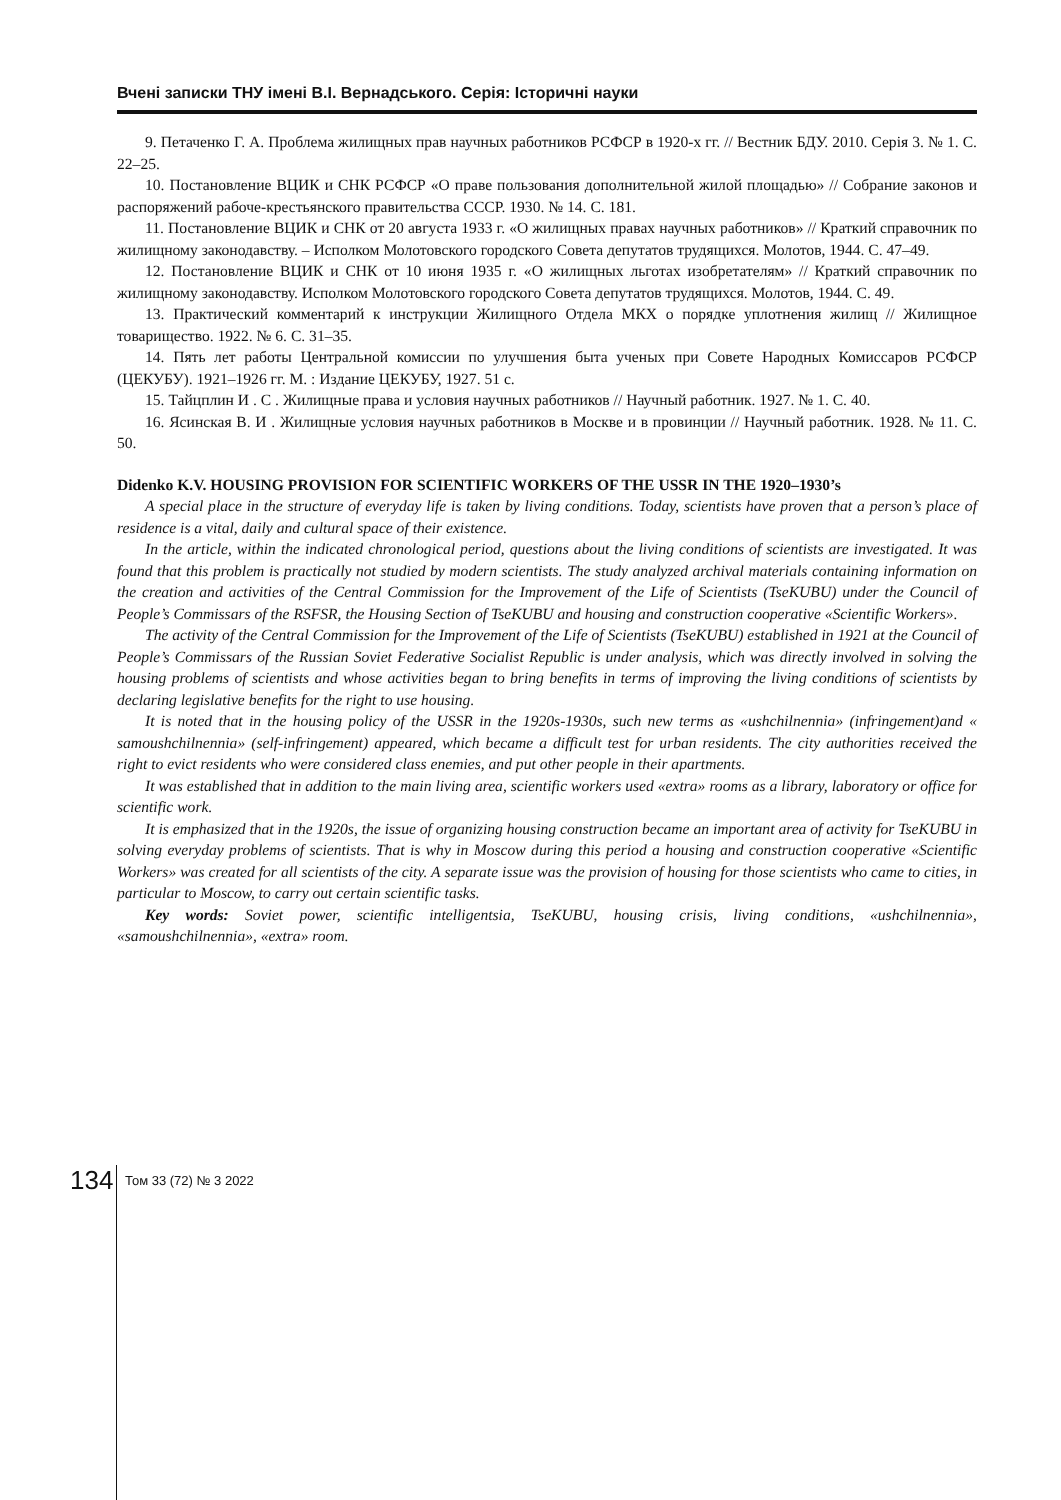Вчені записки ТНУ імені В.І. Вернадського. Серія: Історичні науки
9. Петаченко Г. А. Проблема жилищных прав научных работников РСФСР в 1920-х гг. // Вестник БДУ. 2010. Серія 3. № 1. С. 22–25.
10. Постановление ВЦИК и СНК РСФСР «О праве пользования дополнительной жилой площадью» // Собрание законов и распоряжений рабоче-крестьянского правительства СССР. 1930. № 14. С. 181.
11. Постановление ВЦИК и СНК от 20 августа 1933 г. «О жилищных правах научных работников» // Краткий справочник по жилищному законодавству. – Исполком Молотовского городского Совета депутатов трудящихся. Молотов, 1944. С. 47–49.
12. Постановление ВЦИК и СНК от 10 июня 1935 г. «О жилищных льготах изобретателям» // Краткий справочник по жилищному законодавству. Исполком Молотовского городского Совета депутатов трудящихся. Молотов, 1944. С. 49.
13. Практический комментарий к инструкции Жилищного Отдела МКХ о порядке уплотнения жилищ // Жилищное товарищество. 1922. № 6. С. 31–35.
14. Пять лет работы Центральной комиссии по улучшения быта ученых при Совете Народных Комиссаров РСФСР (ЦЕКУБУ). 1921–1926 гг. М. : Издание ЦЕКУБУ, 1927. 51 с.
15. Тайцплин И . С . Жилищные права и условия научных работников // Научный работник. 1927. № 1. С. 40.
16. Ясинская В. И . Жилищные условия научных работников в Москве и в провинции // Научный работник. 1928. № 11. С. 50.
Didenko K.V. HOUSING PROVISION FOR SCIENTIFIC WORKERS OF THE USSR IN THE 1920–1930’s
A special place in the structure of everyday life is taken by living conditions. Today, scientists have proven that a person’s place of residence is a vital, daily and cultural space of their existence.
In the article, within the indicated chronological period, questions about the living conditions of scientists are investigated. It was found that this problem is practically not studied by modern scientists. The study analyzed archival materials containing information on the creation and activities of the Central Commission for the Improvement of the Life of Scientists (TseKUBU) under the Council of People’s Commissars of the RSFSR, the Housing Section of TseKUBU and housing and construction cooperative «Scientific Workers».
The activity of the Central Commission for the Improvement of the Life of Scientists (TseKUBU) established in 1921 at the Council of People’s Commissars of the Russian Soviet Federative Socialist Republic is under analysis, which was directly involved in solving the housing problems of scientists and whose activities began to bring benefits in terms of improving the living conditions of scientists by declaring legislative benefits for the right to use housing.
It is noted that in the housing policy of the USSR in the 1920s-1930s, such new terms as «ushchilnennia» (infringement)and « samoushchilnennia» (self-infringement) appeared, which became a difficult test for urban residents. The city authorities received the right to evict residents who were considered class enemies, and put other people in their apartments.
It was established that in addition to the main living area, scientific workers used «extra» rooms as a library, laboratory or office for scientific work.
It is emphasized that in the 1920s, the issue of organizing housing construction became an important area of activity for TseKUBU in solving everyday problems of scientists. That is why in Moscow during this period a housing and construction cooperative «Scientific Workers» was created for all scientists of the city. A separate issue was the provision of housing for those scientists who came to cities, in particular to Moscow, to carry out certain scientific tasks.
Key words: Soviet power, scientific intelligentsia, TseKUBU, housing crisis, living conditions, «ushchilnennia», «samoushchilnennia», «extra» room.
134
Том 33 (72) № 3 2022